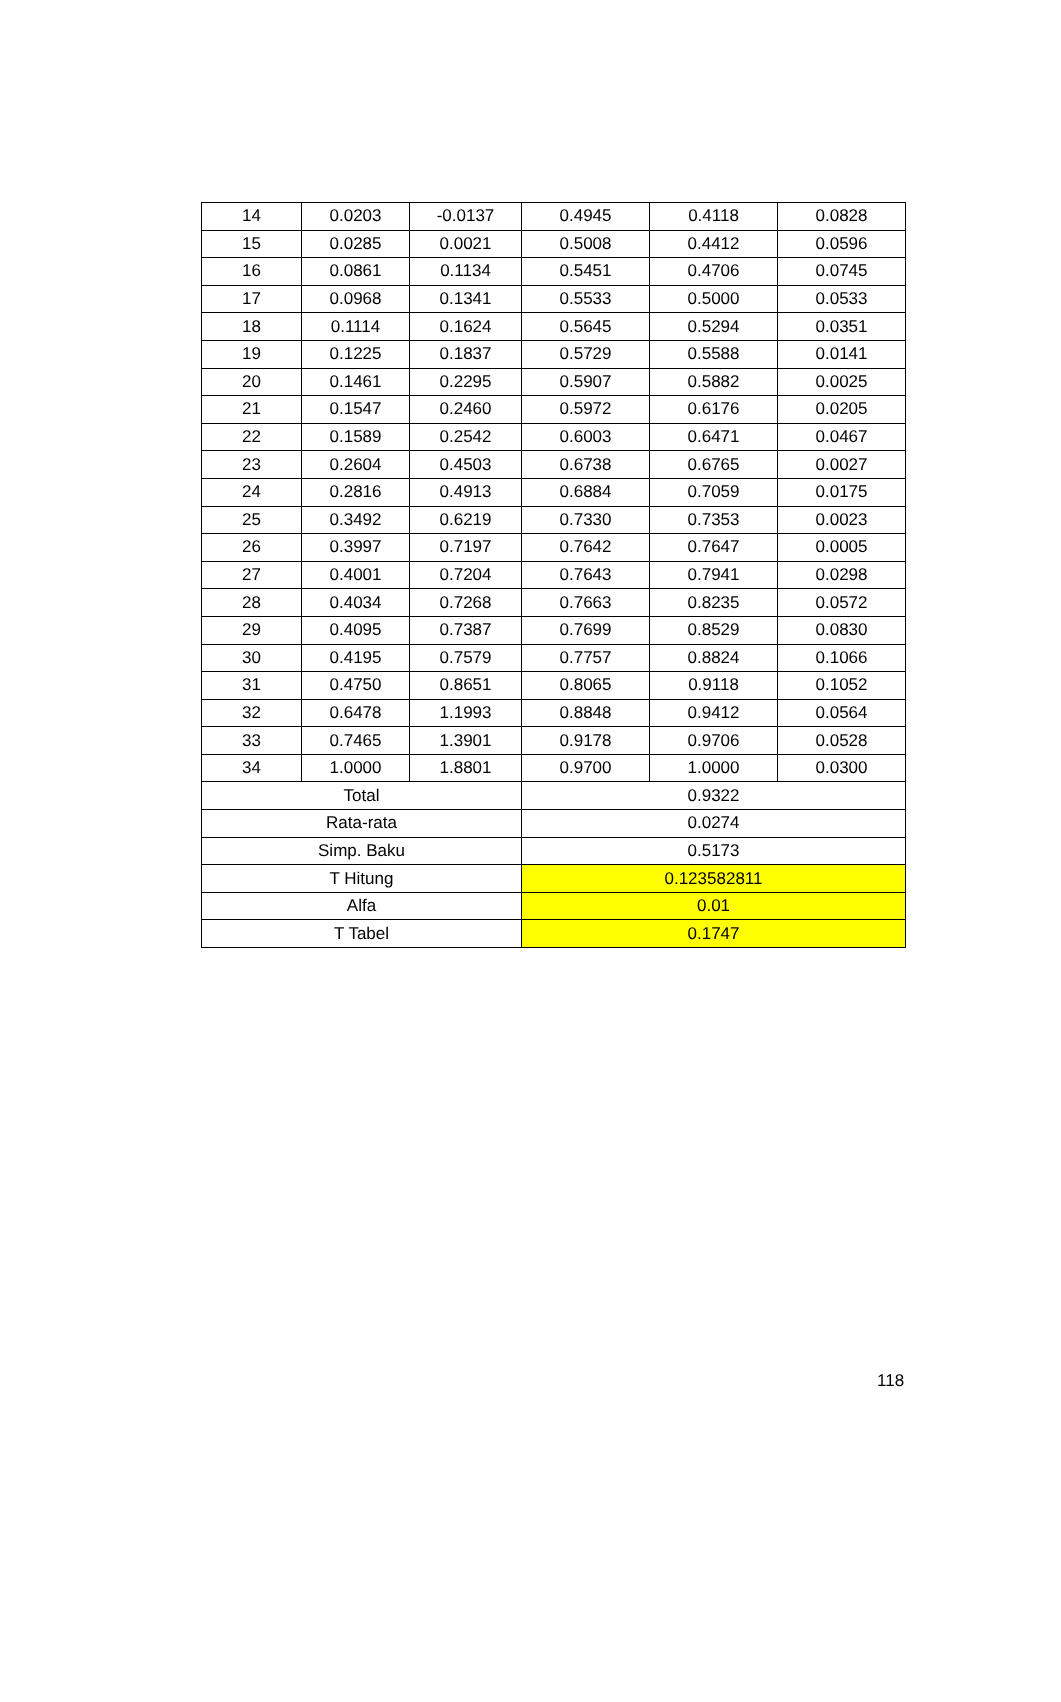| 14 | 0.0203 | -0.0137 | 0.4945 | 0.4118 | 0.0828 |
| 15 | 0.0285 | 0.0021 | 0.5008 | 0.4412 | 0.0596 |
| 16 | 0.0861 | 0.1134 | 0.5451 | 0.4706 | 0.0745 |
| 17 | 0.0968 | 0.1341 | 0.5533 | 0.5000 | 0.0533 |
| 18 | 0.1114 | 0.1624 | 0.5645 | 0.5294 | 0.0351 |
| 19 | 0.1225 | 0.1837 | 0.5729 | 0.5588 | 0.0141 |
| 20 | 0.1461 | 0.2295 | 0.5907 | 0.5882 | 0.0025 |
| 21 | 0.1547 | 0.2460 | 0.5972 | 0.6176 | 0.0205 |
| 22 | 0.1589 | 0.2542 | 0.6003 | 0.6471 | 0.0467 |
| 23 | 0.2604 | 0.4503 | 0.6738 | 0.6765 | 0.0027 |
| 24 | 0.2816 | 0.4913 | 0.6884 | 0.7059 | 0.0175 |
| 25 | 0.3492 | 0.6219 | 0.7330 | 0.7353 | 0.0023 |
| 26 | 0.3997 | 0.7197 | 0.7642 | 0.7647 | 0.0005 |
| 27 | 0.4001 | 0.7204 | 0.7643 | 0.7941 | 0.0298 |
| 28 | 0.4034 | 0.7268 | 0.7663 | 0.8235 | 0.0572 |
| 29 | 0.4095 | 0.7387 | 0.7699 | 0.8529 | 0.0830 |
| 30 | 0.4195 | 0.7579 | 0.7757 | 0.8824 | 0.1066 |
| 31 | 0.4750 | 0.8651 | 0.8065 | 0.9118 | 0.1052 |
| 32 | 0.6478 | 1.1993 | 0.8848 | 0.9412 | 0.0564 |
| 33 | 0.7465 | 1.3901 | 0.9178 | 0.9706 | 0.0528 |
| 34 | 1.0000 | 1.8801 | 0.9700 | 1.0000 | 0.0300 |
| Total | | | 0.9322 | | |
| Rata-rata | | | 0.0274 | | |
| Simp. Baku | | | 0.5173 | | |
| T Hitung | | | 0.123582811 | | |
| Alfa | | | 0.01 | | |
| T Tabel | | | 0.1747 | | |
118